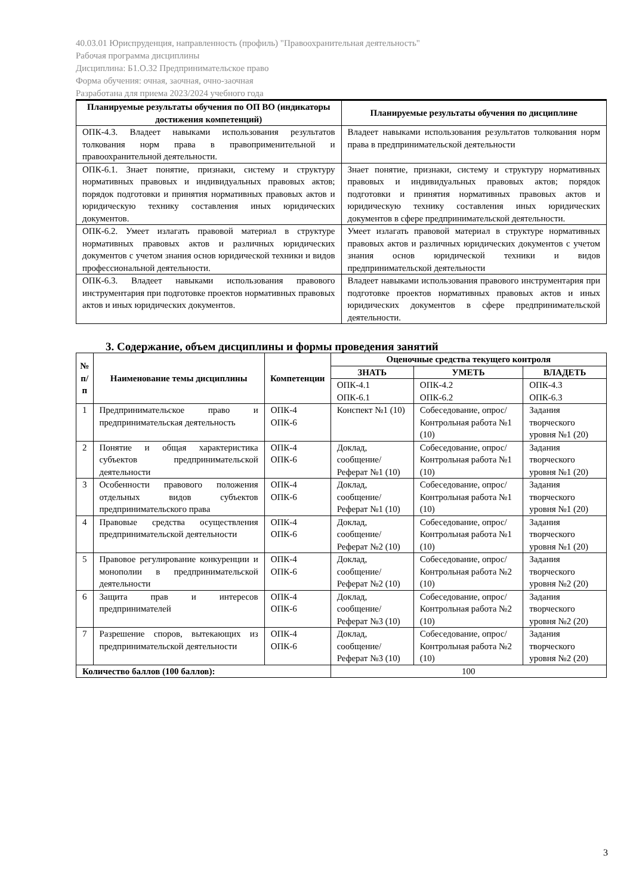40.03.01 Юриспруденция, направленность (профиль) "Правоохранительная деятельность"
Рабочая программа дисциплины
Дисциплина: Б1.О.32 Предпринимательское право
Форма обучения: очная, заочная, очно-заочная
Разработана для приема 2023/2024 учебного года
| Планируемые результаты обучения по ОП ВО (индикаторы достижения компетенций) | Планируемые результаты обучения по дисциплине |
| --- | --- |
| ОПК-4.3. Владеет навыками использования результатов толкования норм права в правоприменительной и правоохранительной деятельности. | Владеет навыками использования результатов толкования норм права в предпринимательской деятельности |
| ОПК-6.1. Знает понятие, признаки, систему и структуру нормативных правовых и индивидуальных правовых актов; порядок подготовки и принятия нормативных правовых актов и юридическую технику составления иных юридических документов. | Знает понятие, признаки, систему и структуру нормативных правовых и индивидуальных правовых актов; порядок подготовки и принятия нормативных правовых актов и юридическую технику составления иных юридических документов в сфере предпринимательской деятельности. |
| ОПК-6.2. Умеет излагать правовой материал в структуре нормативных правовых актов и различных юридических документов с учетом знания основ юридической техники и видов профессиональной деятельности. | Умеет излагать правовой материал в структуре нормативных правовых актов и различных юридических документов с учетом знания основ юридической техники и видов предпринимательской деятельности |
| ОПК-6.3. Владеет навыками использования правового инструментария при подготовке проектов нормативных правовых актов и иных юридических документов. | Владеет навыками использования правового инструментария при подготовке проектов нормативных правовых актов и иных юридических документов в сфере предпринимательской деятельности. |
3. Содержание, объем дисциплины и формы проведения занятий
| № п/п | Наименование темы дисциплины | Компетенции | Оценочные средства текущего контроля | | |
| --- | --- | --- | --- | --- | --- |
| | | | ЗНАТЬ | УМЕТЬ | ВЛАДЕТЬ |
| | | | ОПК-4.1 ОПК-6.1 | ОПК-4.2 ОПК-6.2 | ОПК-4.3 ОПК-6.3 |
| 1 | Предпринимательское право и предпринимательская деятельность | ОПК-4 ОПК-6 | Конспект №1 (10) | Собеседование, опрос/ Контрольная работа №1 (10) | Задания творческого уровня №1 (20) |
| 2 | Понятие и общая характеристика субъектов предпринимательской деятельности | ОПК-4 ОПК-6 | Доклад, сообщение/ Реферат №1 (10) | Собеседование, опрос/ Контрольная работа №1 (10) | Задания творческого уровня №1 (20) |
| 3 | Особенности правового положения отдельных видов субъектов предпринимательского права | ОПК-4 ОПК-6 | Доклад, сообщение/ Реферат №1 (10) | Собеседование, опрос/ Контрольная работа №1 (10) | Задания творческого уровня №1 (20) |
| 4 | Правовые средства осуществления предпринимательской деятельности | ОПК-4 ОПК-6 | Доклад, сообщение/ Реферат №2 (10) | Собеседование, опрос/ Контрольная работа №1 (10) | Задания творческого уровня №1 (20) |
| 5 | Правовое регулирование конкуренции и монополии в предпринимательской деятельности | ОПК-4 ОПК-6 | Доклад, сообщение/ Реферат №2 (10) | Собеседование, опрос/ Контрольная работа №2 (10) | Задания творческого уровня №2 (20) |
| 6 | Защита прав и интересов предпринимателей | ОПК-4 ОПК-6 | Доклад, сообщение/ Реферат №3 (10) | Собеседование, опрос/ Контрольная работа №2 (10) | Задания творческого уровня №2 (20) |
| 7 | Разрешение споров, вытекающих из предпринимательской деятельности | ОПК-4 ОПК-6 | Доклад, сообщение/ Реферат №3 (10) | Собеседование, опрос/ Контрольная работа №2 (10) | Задания творческого уровня №2 (20) |
| Количество баллов (100 баллов): | | | 100 | | |
3